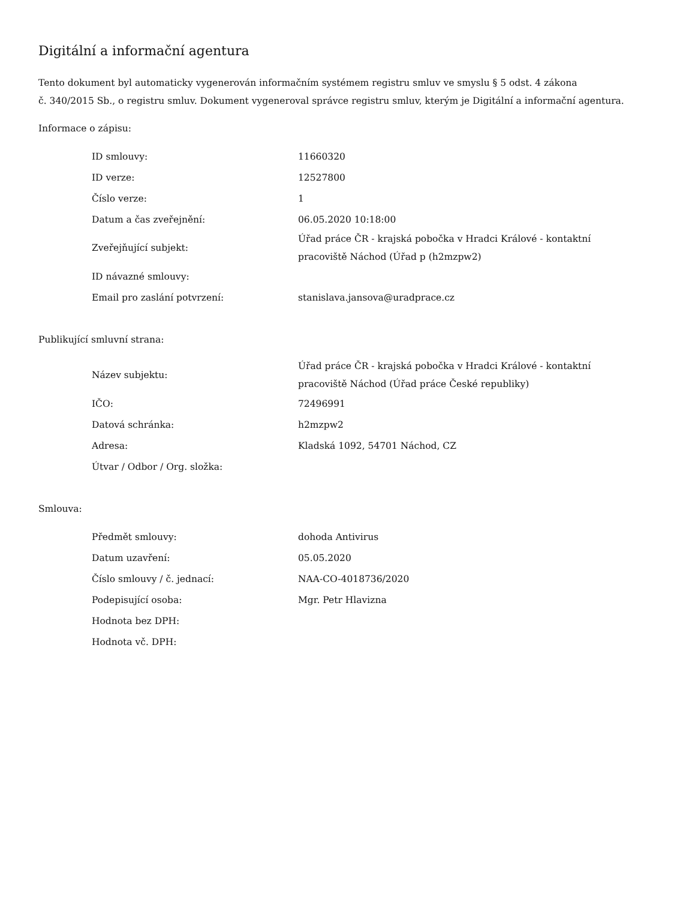Digitální a informační agentura
Tento dokument byl automaticky vygenerován informačním systémem registru smluv ve smyslu § 5 odst. 4 zákona
č. 340/2015 Sb., o registru smluv. Dokument vygeneroval správce registru smluv, kterým je Digitální a informační agentura.
Informace o zápisu:
| ID smlouvy: | 11660320 |
| ID verze: | 12527800 |
| Číslo verze: | 1 |
| Datum a čas zveřejnění: | 06.05.2020 10:18:00 |
| Zveřejňující subjekt: | Úřad práce ČR - krajská pobočka v Hradci Králové - kontaktní pracoviště Náchod (Úřad p (h2mzpw2) |
| ID návazné smlouvy: | |
| Email pro zaslání potvrzení: | stanislava.jansova@uradprace.cz |
Publikující smluvní strana:
| Název subjektu: | Úřad práce ČR - krajská pobočka v Hradci Králové - kontaktní pracoviště Náchod (Úřad práce České republiky) |
| IČO: | 72496991 |
| Datová schránka: | h2mzpw2 |
| Adresa: | Kladská 1092, 54701 Náchod, CZ |
| Útvar / Odbor / Org. složka: | |
Smlouva:
| Předmět smlouvy: | dohoda Antivirus |
| Datum uzavření: | 05.05.2020 |
| Číslo smlouvy / č. jednací: | NAA-CO-4018736/2020 |
| Podepisující osoba: | Mgr. Petr Hlavizna |
| Hodnota bez DPH: | |
| Hodnota vč. DPH: | |